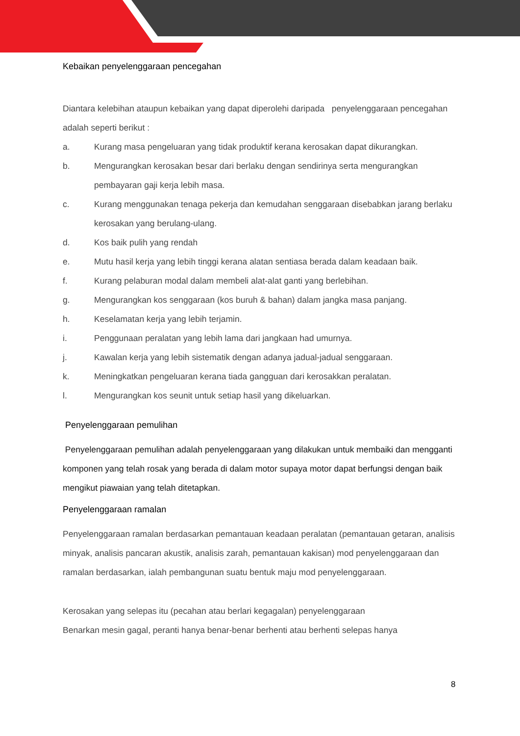Kebaikan penyelenggaraan pencegahan
Diantara kelebihan ataupun kebaikan yang dapat diperolehi daripada penyelenggaraan pencegahan adalah seperti berikut :
a. Kurang masa pengeluaran yang tidak produktif kerana kerosakan dapat dikurangkan.
b. Mengurangkan kerosakan besar dari berlaku dengan sendirinya serta mengurangkan pembayaran gaji kerja lebih masa.
c. Kurang menggunakan tenaga pekerja dan kemudahan senggaraan disebabkan jarang berlaku kerosakan yang berulang-ulang.
d. Kos baik pulih yang rendah
e. Mutu hasil kerja yang lebih tinggi kerana alatan sentiasa berada dalam keadaan baik.
f. Kurang pelaburan modal dalam membeli alat-alat ganti yang berlebihan.
g. Mengurangkan kos senggaraan (kos buruh & bahan) dalam jangka masa panjang.
h. Keselamatan kerja yang lebih terjamin.
i. Penggunaan peralatan yang lebih lama dari jangkaan had umurnya.
j. Kawalan kerja yang lebih sistematik dengan adanya jadual-jadual senggaraan.
k. Meningkatkan pengeluaran kerana tiada gangguan dari kerosakkan peralatan.
l. Mengurangkan kos seunit untuk setiap hasil yang dikeluarkan.
Penyelenggaraan pemulihan
Penyelenggaraan pemulihan adalah penyelenggaraan yang dilakukan untuk membaiki dan mengganti komponen yang telah rosak yang berada di dalam motor supaya motor dapat berfungsi dengan baik mengikut piawaian yang telah ditetapkan.
Penyelenggaraan ramalan
Penyelenggaraan ramalan berdasarkan pemantauan keadaan peralatan (pemantauan getaran, analisis minyak, analisis pancaran akustik, analisis zarah, pemantauan kakisan) mod penyelenggaraan dan ramalan berdasarkan, ialah pembangunan suatu bentuk maju mod penyelenggaraan.
Kerosakan yang selepas itu (pecahan atau berlari kegagalan) penyelenggaraan
Benarkan mesin gagal, peranti hanya benar-benar berhenti atau berhenti selepas hanya
8